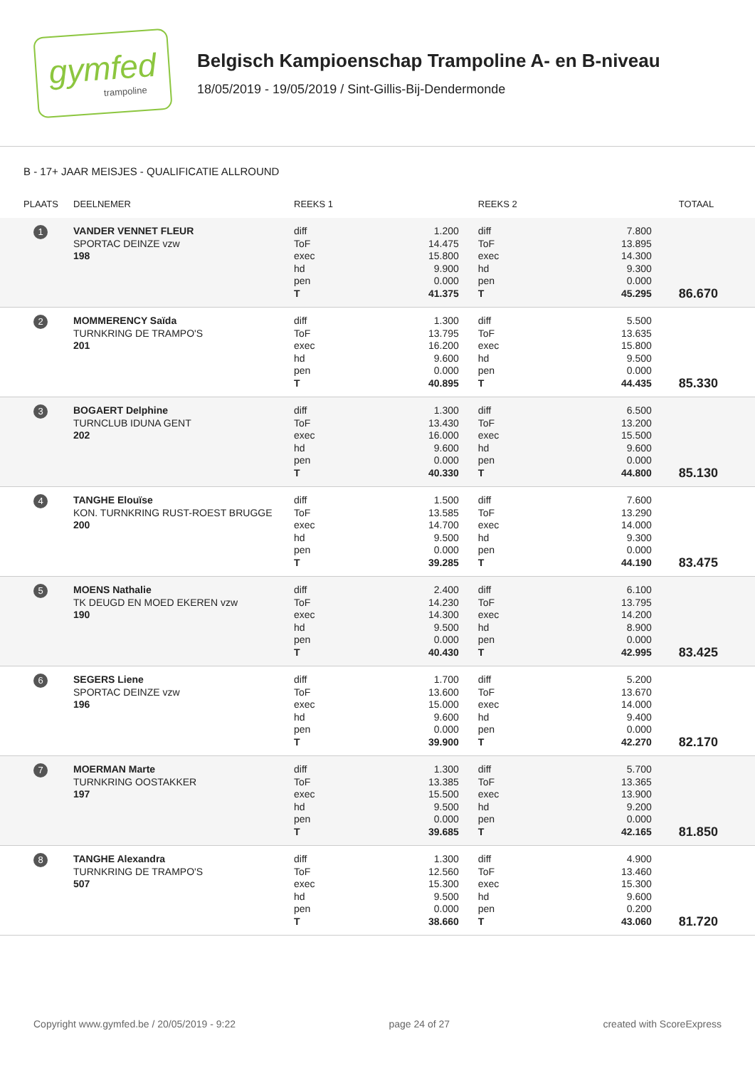gymfed
trampoline
Belgisch Kampioenschap Trampoline A- en B-niveau
18/05/2019 - 19/05/2019 / Sint-Gillis-Bij-Dendermonde
B - 17+ JAAR MEISJES - QUALIFICATIE ALLROUND
| PLAATS | DEELNEMER | REEKS 1 | | REEKS 2 | | TOTAAL |
| --- | --- | --- | --- | --- | --- | --- |
| 1 | VANDER VENNET FLEUR SPORTAC DEINZE vzw 198 | diff ToF exec hd pen T | 1.200 14.475 15.800 9.900 0.000 41.375 | diff ToF exec hd pen T | 7.800 13.895 14.300 9.300 0.000 45.295 | 86.670 |
| 2 | MOMMERENCY Saïda TURNKRING DE TRAMPO'S 201 | diff ToF exec hd pen T | 1.300 13.795 16.200 9.600 0.000 40.895 | diff ToF exec hd pen T | 5.500 13.635 15.800 9.500 0.000 44.435 | 85.330 |
| 3 | BOGAERT Delphine TURNCLUB IDUNA GENT 202 | diff ToF exec hd pen T | 1.300 13.430 16.000 9.600 0.000 40.330 | diff ToF exec hd pen T | 6.500 13.200 15.500 9.600 0.000 44.800 | 85.130 |
| 4 | TANGHE Elouïse KON. TURNKRING RUST-ROEST BRUGGE 200 | diff ToF exec hd pen T | 1.500 13.585 14.700 9.500 0.000 39.285 | diff ToF exec hd pen T | 7.600 13.290 14.000 9.300 0.000 44.190 | 83.475 |
| 5 | MOENS Nathalie TK DEUGD EN MOED EKEREN vzw 190 | diff ToF exec hd pen T | 2.400 14.230 14.300 9.500 0.000 40.430 | diff ToF exec hd pen T | 6.100 13.795 14.200 8.900 0.000 42.995 | 83.425 |
| 6 | SEGERS Liene SPORTAC DEINZE vzw 196 | diff ToF exec hd pen T | 1.700 13.600 15.000 9.600 0.000 39.900 | diff ToF exec hd pen T | 5.200 13.670 14.000 9.400 0.000 42.270 | 82.170 |
| 7 | MOERMAN Marte TURNKRING OOSTAKKER 197 | diff ToF exec hd pen T | 1.300 13.385 15.500 9.500 0.000 39.685 | diff ToF exec hd pen T | 5.700 13.365 13.900 9.200 0.000 42.165 | 81.850 |
| 8 | TANGHE Alexandra TURNKRING DE TRAMPO'S 507 | diff ToF exec hd pen T | 1.300 12.560 15.300 9.500 0.000 38.660 | diff ToF exec hd pen T | 4.900 13.460 15.300 9.600 0.200 43.060 | 81.720 |
Copyright www.gymfed.be / 20/05/2019 - 9:22 page 24 of 27 created with ScoreExpress